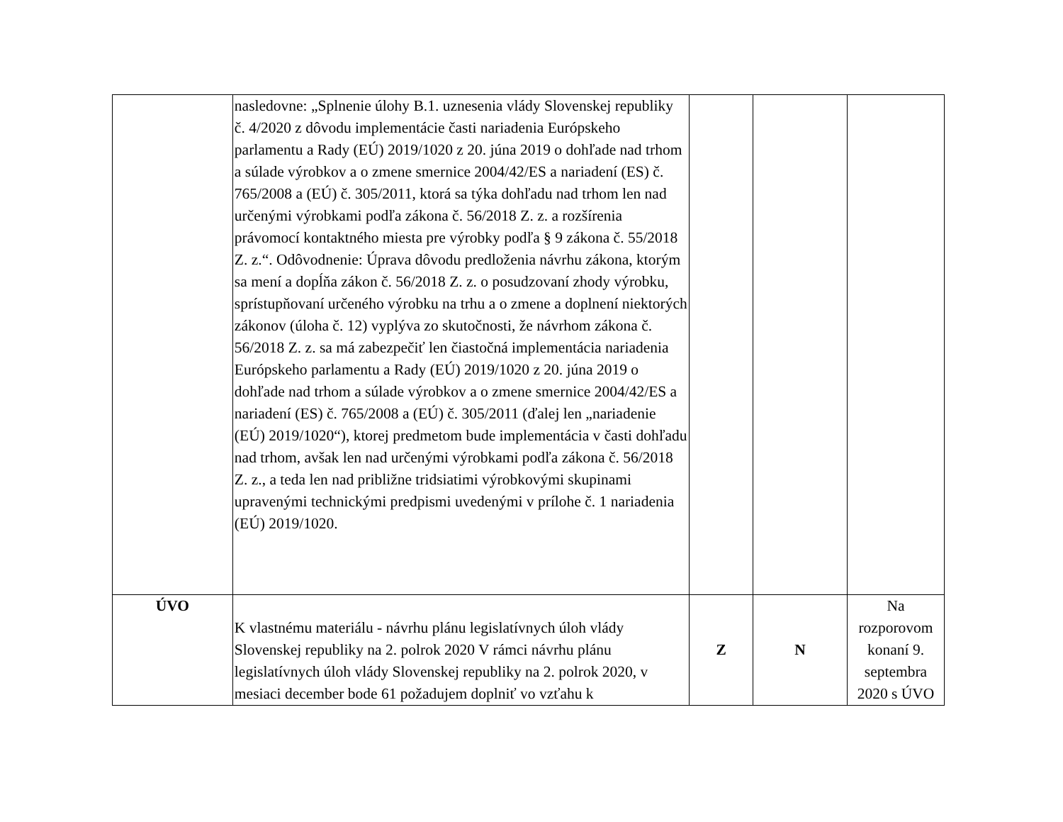| | nasledovne: „Splnenie úlohy B.1. uznesenia vlády Slovenskej republiky č. 4/2020 z dôvodu implementácie časti nariadenia Európskeho parlamentu a Rady (EÚ) 2019/1020 z 20. júna 2019 o dohľade nad trhom a súlade výrobkov a o zmene smernice 2004/42/ES a nariadení (ES) č. 765/2008 a (EÚ) č. 305/2011, ktorá sa týka dohľadu nad trhom len nad určenými výrobkami podľa zákona č. 56/2018 Z. z. a rozšírenia právomocí kontaktného miesta pre výrobky podľa § 9 zákona č. 55/2018 Z. z.“. Odôvodnenie: Úprava dôvodu predloženia návrhu zákona, ktorým sa mení a dopĺňa zákon č. 56/2018 Z. z. o posudzovaní zhody výrobku, sprístupňovaní určeného výrobku na trhu a o zmene a doplnení niektorých zákonov (úloha č. 12) vyplýva zo skutočnosti, že návrhom zákona č. 56/2018 Z. z. sa má zabezpečiť len čiastočná implementácia nariadenia Európskeho parlamentu a Rady (EÚ) 2019/1020 z 20. júna 2019 o dohľade nad trhom a súlade výrobkov a o zmene smernice 2004/42/ES a nariadení (ES) č. 765/2008 a (EÚ) č. 305/2011 (ďalej len „nariadenie (EÚ) 2019/1020“), ktorej predmetom bude implementácia v časti dohľadu nad trhom, avšak len nad určenými výrobkami podľa zákona č. 56/2018 Z. z., a teda len nad približne tridsiatimi výrobkovými skupinami upravenými technickými predpismi uvedenými v prílohe č. 1 nariadenia (EÚ) 2019/1020. | | | |
| ÚVO | K vlastnému materiálu - návrhu plánu legislatívnych úloh vlády Slovenskej republiky na 2. polrok 2020 V rámci návrhu plánu legislatívnych úloh vlády Slovenskej republiky na 2. polrok 2020, v mesiaci december bode 61 požadujem doplniť vo vzťahu k | Z | N | Na rozporovom konaní 9. septembra 2020 s ÚVO |